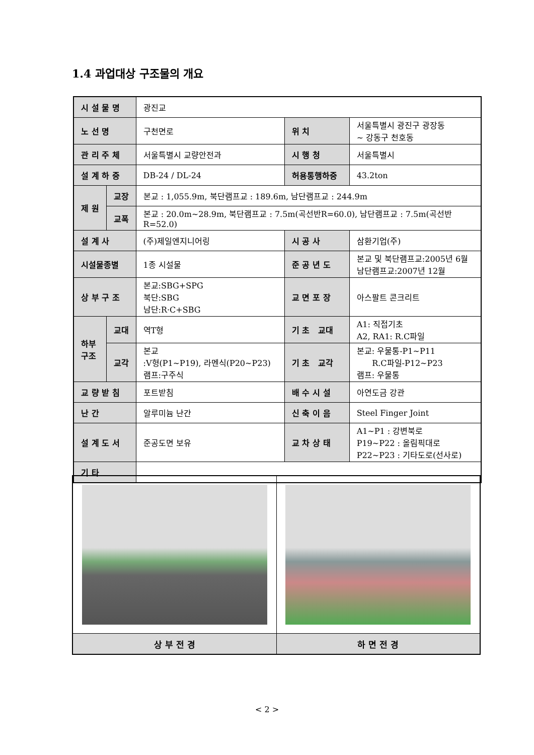1.4 과업대상 구조물의 개요
| 시 설 물 명 | | 광진교 | | |
| 노 선 명 | | 구천면로 | 위 치 | 서울특별시 광진구 광장동 ~ 강동구 천호동 |
| 관 리 주 체 | | 서울특별시 교량안전과 | 시 행 청 | 서울특별시 |
| 설 계 하 중 | | DB-24 / DL-24 | 허용통행하중 | 43.2ton |
| 제 원 | 교장 | 본교 : 1,055.9m, 북단램프교 : 189.6m, 남단램프교 : 244.9m | | |
| | 교폭 | 본교 : 20.0m~28.9m, 북단램프교 : 7.5m(곡선반R=60.0), 남단램프교 : 7.5m(곡선반R=52.0) | | |
| 설 계 사 | | (주)제일엔지니어링 | 시 공 사 | 삼환기업(주) |
| 시설물종별 | | 1종 시설물 | 준 공 년 도 | 본교 및 북단램프교:2005년 6월 남단램프교:2007년 12월 |
| 상 부 구 조 | | 본교:SBG+SPG 북단:SBG 남단:R·C+SBG | 교 면 포 장 | 아스팔트 콘크리트 |
| 하부 구조 | 교대 | 역T형 | 기 초 교대 | A1: 직접기초 A2, RA1: R.C파일 |
| | 교각 | 본교 :V형(P1~P19), 라멘식(P20~P23) 램프:구주식 | 기 초 교각 | 본교: 우물통-P1~P11 R.C파일-P12~P23 램프: 우물통 |
| 교 량 받 침 | | 포트받침 | 배 수 시 설 | 아연도금 강관 |
| 난 간 | | 알루미늄 난간 | 신 축 이 음 | Steel Finger Joint |
| 설 계 도 서 | | 준공도면 보유 | 교 차 상 태 | A1~P1 : 강변북로 P19~P22 : 올림픽대로 P22~P23 : 기타도로(선사로) |
| 기 타 | | | | |
| 상 부 전 경 | 하 면 전 경 |
< 2 >